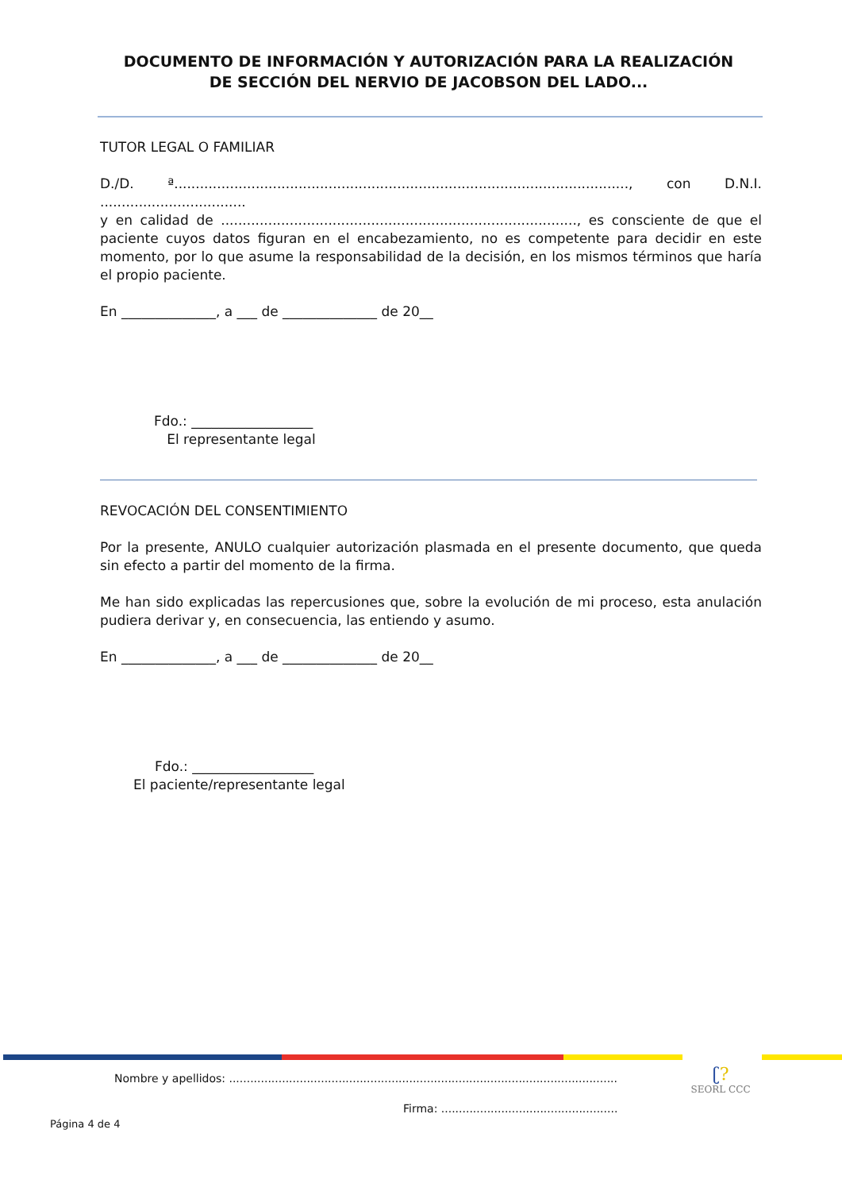DOCUMENTO DE INFORMACIÓN Y AUTORIZACIÓN PARA LA REALIZACIÓN
DE SECCIÓN DEL NERVIO DE JACOBSON DEL LADO...
TUTOR LEGAL O FAMILIAR
D./D. ª.........................................................................................................., con D.N.I. ..................................
y en calidad de ..................................................................................., es consciente de que el paciente cuyos datos figuran en el encabezamiento, no es competente para decidir en este momento, por lo que asume la responsabilidad de la decisión, en los mismos términos que haría el propio paciente.
En ______________, a ___ de ______________ de 20__
Fdo.: __________________
El representante legal
REVOCACIÓN DEL CONSENTIMIENTO
Por la presente, ANULO cualquier autorización plasmada en el presente documento, que queda sin efecto a partir del momento de la firma.
Me han sido explicadas las repercusiones que, sobre la evolución de mi proceso, esta anulación pudiera derivar y, en consecuencia, las entiendo y asumo.
En ______________, a ___ de ______________ de 20__
Fdo.: __________________
El paciente/representante legal
ʗ?
SEORL CCC
Nombre y apellidos: ..............................................................................................................
Firma: ..................................................
Página 4 de 4